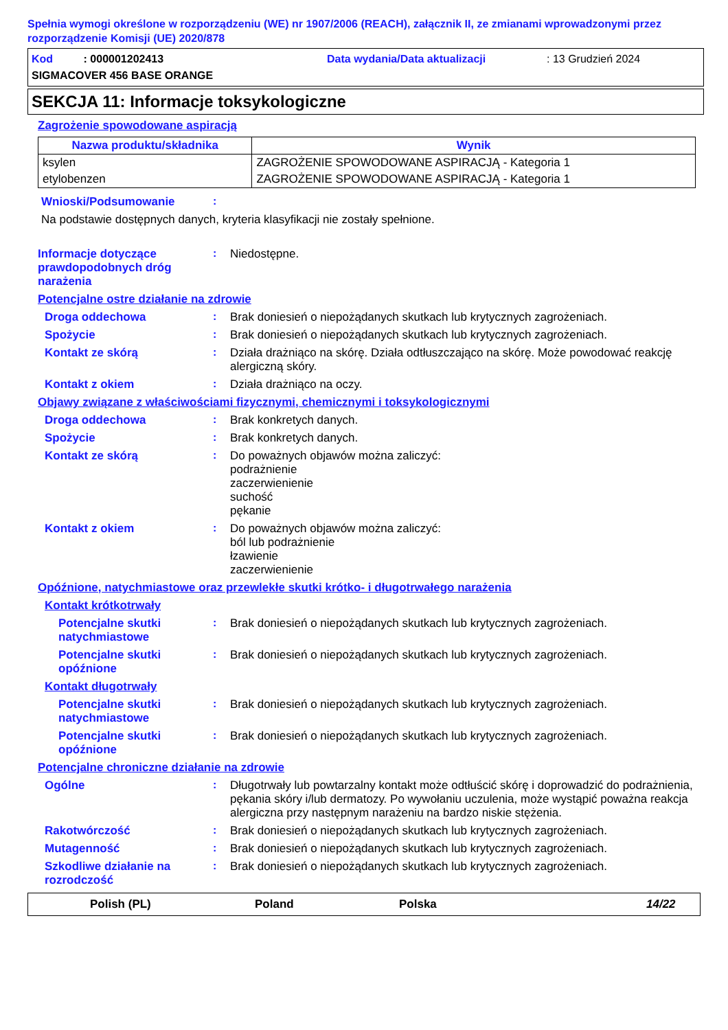Spełnia wymogi określone w rozporządzeniu (WE) nr 1907/2006 (REACH), załącznik II, ze zmianami wprowadzonymi przez rozporządzenie Komisji (UE) 2020/878
Kod : 000001202413 Data wydania/Data aktualizacji: 13 Grudzień 2024
SIGMACOVER 456 BASE ORANGE
SEKCJA 11: Informacje toksykologiczne
Zagrożenie spowodowane aspiracją
| Nazwa produktu/składnika | Wynik |
| --- | --- |
| ksylen | ZAGROŻENIE SPOWODOWANE ASPIRACJĄ - Kategoria 1 |
| etylobenzen | ZAGROŻENIE SPOWODOWANE ASPIRACJĄ - Kategoria 1 |
Wnioski/Podsumowanie :
Na podstawie dostępnych danych, kryteria klasyfikacji nie zostały spełnione.
Informacje dotyczące prawdopodobnych dróg narażenia
:
Niedostępne.
Potencjalne ostre działanie na zdrowie
Droga oddechowa :
Brak doniesień o niepożądanych skutkach lub krytycznych zagrożeniach.
Spożycie :
Brak doniesień o niepożądanych skutkach lub krytycznych zagrożeniach.
Kontakt ze skórą :
Działa drażniąco na skórę. Działa odtłuszczająco na skórę. Może powodować reakcję alergiczną skóry.
Kontakt z okiem :
Działa drażniąco na oczy.
Objawy związane z właściwościami fizycznymi, chemicznymi i toksykologicznymi
Droga oddechowa :
Brak konkretych danych.
Spożycie :
Brak konkretych danych.
Kontakt ze skórą :
Do poważnych objawów można zaliczyć:
podrażnienie
zaczerwienienie
suchość
pękanie
Kontakt z okiem :
Do poważnych objawów można zaliczyć:
ból lub podrażnienie
łzawienie
zaczerwienienie
Opóźnione, natychmiastowe oraz przewlekłe skutki krótko- i długotrwałego narażenia
Kontakt krótkotrwały
Potencjalne skutki natychmiastowe
:
Brak doniesień o niepożądanych skutkach lub krytycznych zagrożeniach.
Potencjalne skutki opóźnione
:
Brak doniesień o niepożądanych skutkach lub krytycznych zagrożeniach.
Kontakt długotrwały
Potencjalne skutki natychmiastowe
:
Brak doniesień o niepożądanych skutkach lub krytycznych zagrożeniach.
Potencjalne skutki opóźnione
:
Brak doniesień o niepożądanych skutkach lub krytycznych zagrożeniach.
Potencjalne chroniczne działanie na zdrowie
Ogólne :
Długotrwały lub powtarzalny kontakt może odtłuścić skórę i doprowadzić do podrażnienia, pękania skóry i/lub dermatozy. Po wywołaniu uczulenia, może wystąpić poważna reakcja alergiczna przy następnym narażeniu na bardzo niskie stężenia.
Rakotwórczość :
Brak doniesień o niepożądanych skutkach lub krytycznych zagrożeniach.
Mutagenność :
Brak doniesień o niepożądanych skutkach lub krytycznych zagrożeniach.
Szkodliwe działanie na rozrodczość
:
Brak doniesień o niepożądanych skutkach lub krytycznych zagrożeniach.
Polish (PL) Poland Polska 14/22